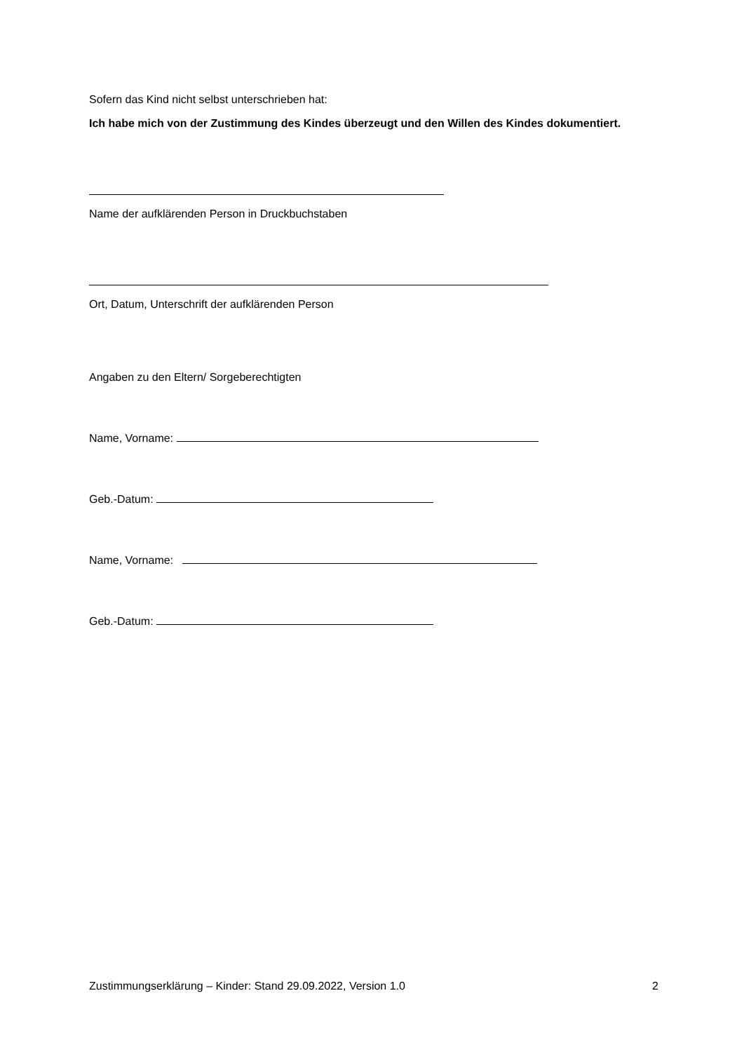Sofern das Kind nicht selbst unterschrieben hat:
Ich habe mich von der Zustimmung des Kindes überzeugt und den Willen des Kindes dokumentiert.
Name der aufklärenden Person in Druckbuchstaben
Ort, Datum, Unterschrift der aufklärenden Person
Angaben zu den Eltern/ Sorgeberechtigten
Name, Vorname:
Geb.-Datum:
Name, Vorname:
Geb.-Datum:
Zustimmungserklärung – Kinder: Stand 29.09.2022, Version 1.0 2